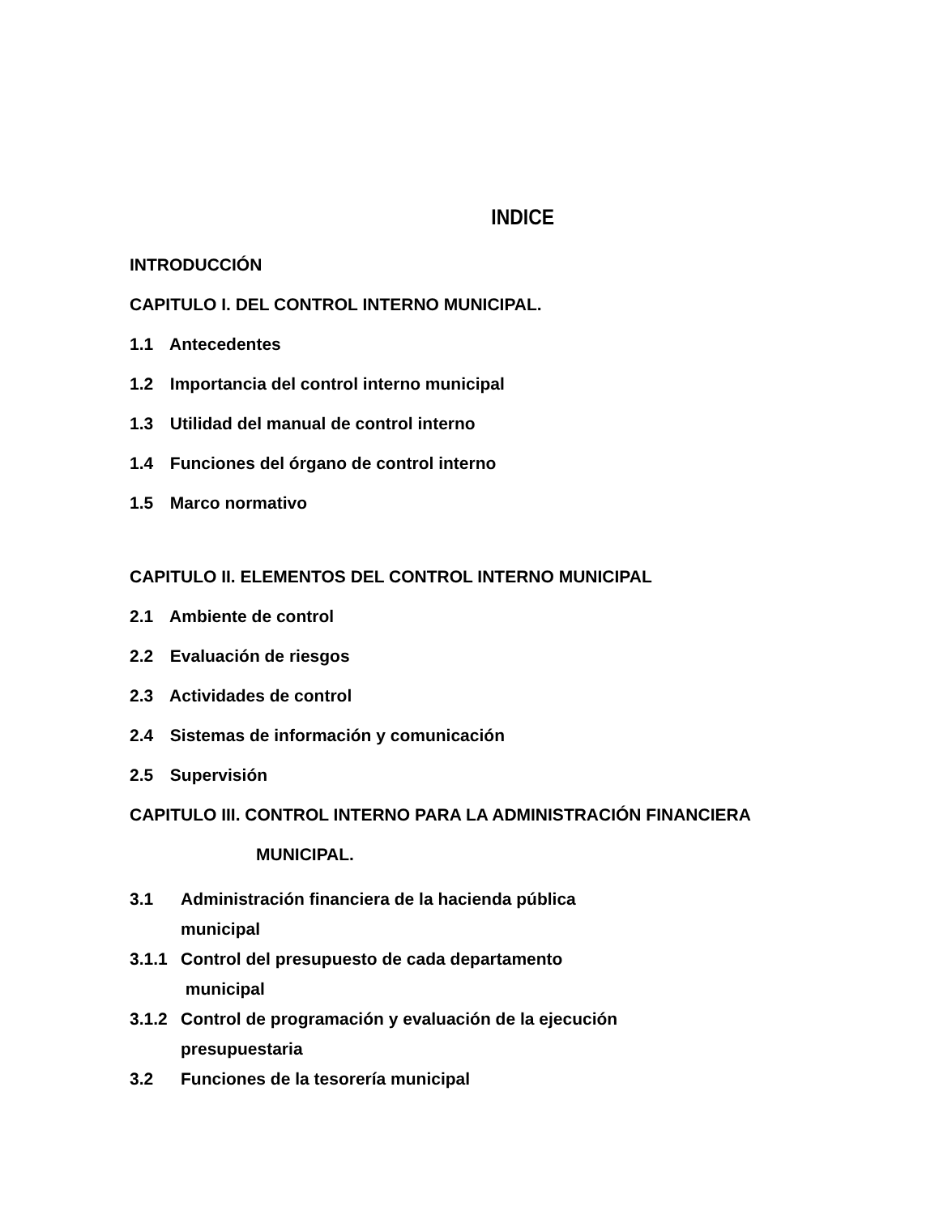INDICE
INTRODUCCIÓN
CAPITULO I. DEL CONTROL INTERNO MUNICIPAL.
1.1 Antecedentes
1.2 Importancia del control interno municipal
1.3 Utilidad del manual de control interno
1.4 Funciones del órgano de control interno
1.5 Marco normativo
CAPITULO II. ELEMENTOS DEL CONTROL INTERNO MUNICIPAL
2.1 Ambiente de control
2.2 Evaluación de riesgos
2.3 Actividades de control
2.4 Sistemas de información y comunicación
2.5 Supervisión
CAPITULO III. CONTROL INTERNO PARA LA ADMINISTRACIÓN FINANCIERA
MUNICIPAL.
3.1 Administración financiera de la hacienda pública
municipal
3.1.1 Control del presupuesto de cada departamento
municipal
3.1.2 Control de programación y evaluación de la ejecución
presupuestaria
3.2 Funciones de la tesorería municipal